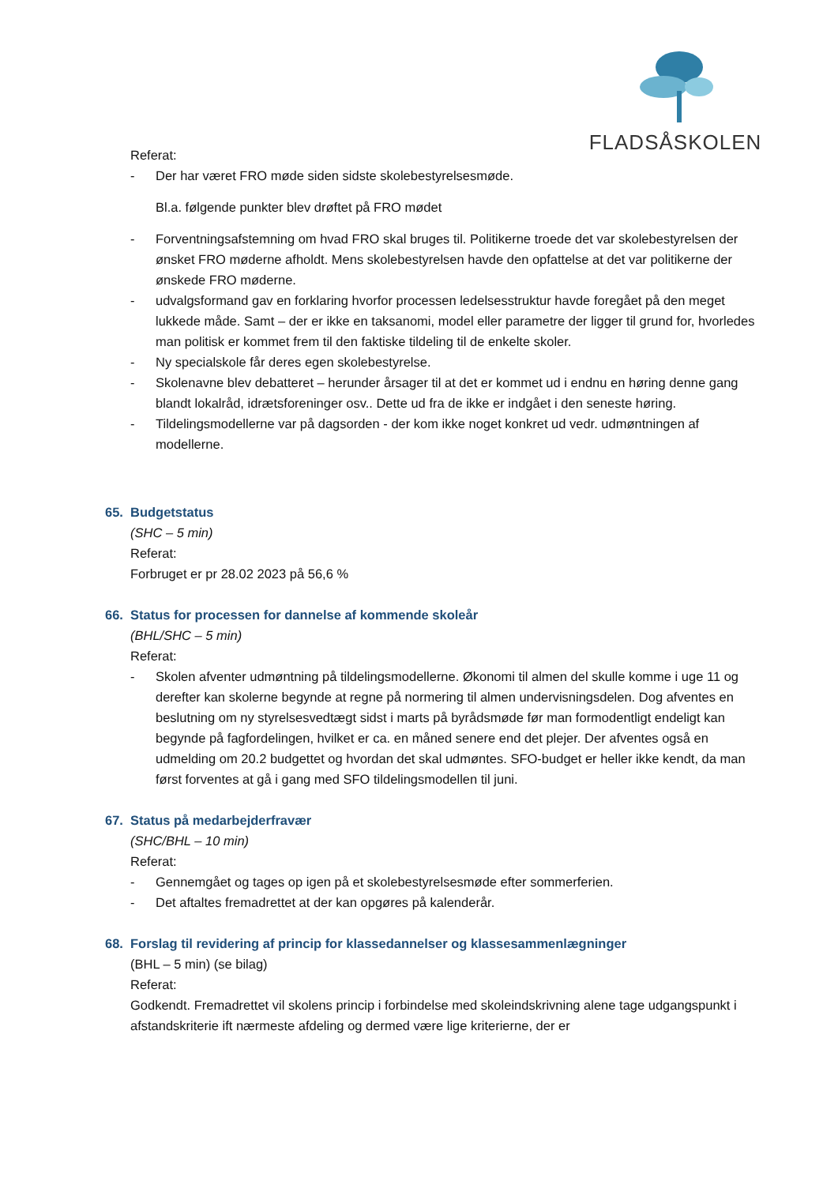FLADSÅSKOLEN
Referat:
- Der har været FRO møde siden sidste skolebestyrelsesmøde.
Bl.a. følgende punkter blev drøftet på FRO mødet
- Forventningsafstemning om hvad FRO skal bruges til. Politikerne troede det var skolebestyrelsen der ønsket FRO møderne afholdt. Mens skolebestyrelsen havde den opfattelse at det var politikerne der ønskede FRO møderne.
- udvalgsformand gav en forklaring hvorfor processen ledelsesstruktur havde foregået på den meget lukkede måde. Samt – der er ikke en taksanomi, model eller parametre der ligger til grund for, hvorledes man politisk er kommet frem til den faktiske tildeling til de enkelte skoler.
- Ny specialskole får deres egen skolebestyrelse.
- Skolenavne blev debatteret – herunder årsager til at det er kommet ud i endnu en høring denne gang blandt lokalråd, idrætsforeninger osv.. Dette ud fra de ikke er indgået i den seneste høring.
- Tildelingsmodellerne var på dagsorden - der kom ikke noget konkret ud vedr. udmøntningen af modellerne.
65. Budgetstatus
(SHC – 5 min)
Referat:
Forbruget er pr 28.02 2023 på 56,6 %
66. Status for processen for dannelse af kommende skoleår
(BHL/SHC – 5 min)
Referat:
- Skolen afventer udmøntning på tildelingsmodellerne. Økonomi til almen del skulle komme i uge 11 og derefter kan skolerne begynde at regne på normering til almen undervisningsdelen. Dog afventes en beslutning om ny styrelsesvedtægt sidst i marts på byrådsmøde før man formodentligt endeligt kan begynde på fagfordelingen, hvilket er ca. en måned senere end det plejer. Der afventes også en udmelding om 20.2 budgettet og hvordan det skal udmøntes. SFO-budget er heller ikke kendt, da man først forventes at gå i gang med SFO tildelingsmodellen til juni.
67. Status på medarbejderfravær
(SHC/BHL – 10 min)
Referat:
- Gennemgået og tages op igen på et skolebestyrelsesmøde efter sommerferien.
- Det aftaltes fremadrettet at der kan opgøres på kalenderår.
68. Forslag til revidering af princip for klassedannelser og klassesammenlægninger
(BHL – 5 min) (se bilag)
Referat:
Godkendt. Fremadrettet vil skolens princip i forbindelse med skoleindskrivning alene tage udgangspunkt i afstandskriterie ift nærmeste afdeling og dermed være lige kriterierne, der er